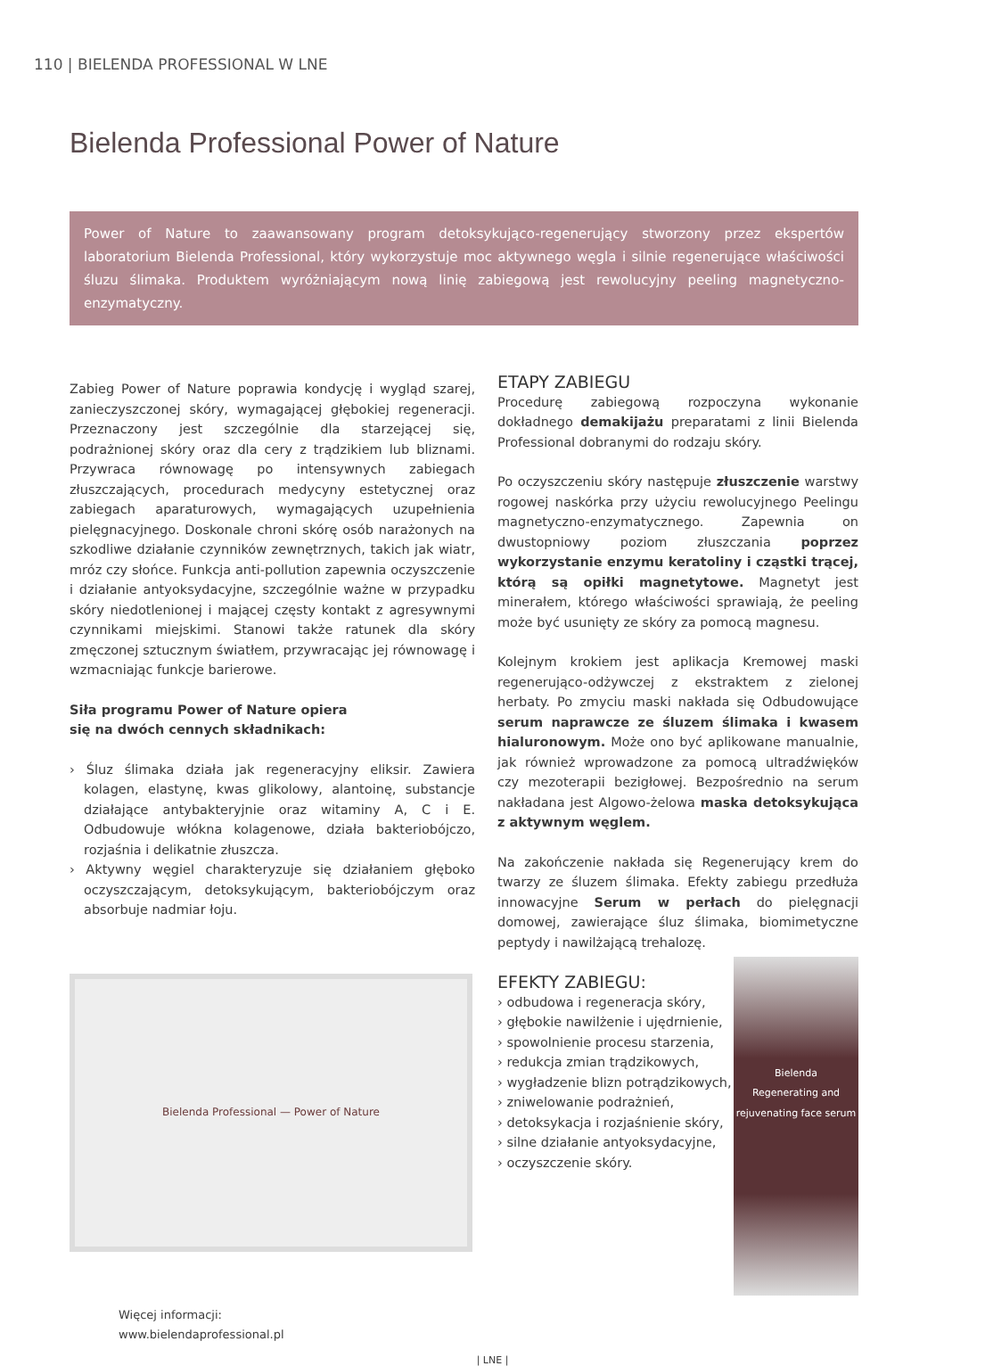110 | BIELENDA PROFESSIONAL W LNE
Bielenda Professional Power of Nature
Power of Nature to zaawansowany program detoksykująco-regenerujący stworzony przez ekspertów laboratorium Bielenda Professional, który wykorzystuje moc aktywnego węgla i silnie regenerujące właściwości śluzu ślimaka. Produktem wyróżniającym nową linię zabiegową jest rewolucyjny peeling magnetyczno-enzymatyczny.
Zabieg Power of Nature poprawia kondycję i wygląd szarej, zanieczyszczonej skóry, wymagającej głębokiej regeneracji. Przeznaczony jest szczególnie dla starzejącej się, podrażnionej skóry oraz dla cery z trądzikiem lub bliznami. Przywraca równowagę po intensywnych zabiegach złuszczających, procedurach medycyny estetycznej oraz zabiegach aparaturowych, wymagających uzupełnienia pielęgnacyjnego. Doskonale chroni skórę osób narażonych na szkodliwe działanie czynników zewnętrznych, takich jak wiatr, mróz czy słońce. Funkcja anti-pollution zapewnia oczyszczenie i działanie antyoksydacyjne, szczególnie ważne w przypadku skóry niedotlenionej i mającej częsty kontakt z agresywnymi czynnikami miejskimi. Stanowi także ratunek dla skóry zmęczonej sztucznym światłem, przywracając jej równowagę i wzmacniając funkcje barierowe.
Siła programu Power of Nature opiera
się na dwóch cennych składnikach:
› Śluz ślimaka działa jak regeneracyjny eliksir. Zawiera kolagen, elastynę, kwas glikolowy, alantoinę, substancje działające antybakteryjnie oraz witaminy A, C i E. Odbudowuje włókna kolagenowe, działa bakteriobójczo, rozjaśnia i delikatnie złuszcza.
› Aktywny węgiel charakteryzuje się działaniem głęboko oczyszczającym, detoksykującym, bakteriobójczym oraz absorbuje nadmiar łoju.
Bielenda Professional — Power of Nature
Więcej informacji:
www.bielendaprofessional.pl
ETAPY ZABIEGU
Procedurę zabiegową rozpoczyna wykonanie dokładnego demakijażu preparatami z linii Bielenda Professional dobranymi do rodzaju skóry.
Po oczyszczeniu skóry następuje złuszczenie warstwy rogowej naskórka przy użyciu rewolucyjnego Peelingu magnetyczno-enzymatycznego. Zapewnia on dwustopniowy poziom złuszczania poprzez wykorzystanie enzymu keratoliny i cząstki trącej, którą są opiłki magnetytowe. Magnetyt jest minerałem, którego właściwości sprawiają, że peeling może być usunięty ze skóry za pomocą magnesu.
Kolejnym krokiem jest aplikacja Kremowej maski regenerująco-odżywczej z ekstraktem z zielonej herbaty. Po zmyciu maski nakłada się Odbudowujące serum naprawcze ze śluzem ślimaka i kwasem hialuronowym. Może ono być aplikowane manualnie, jak również wprowadzone za pomocą ultradźwięków czy mezoterapii bezigłowej. Bezpośrednio na serum nakładana jest Algowo-żelowa maska detoksykująca z aktywnym węglem.
Na zakończenie nakłada się Regenerujący krem do twarzy ze śluzem ślimaka. Efekty zabiegu przedłuża innowacyjne Serum w perłach do pielęgnacji domowej, zawierające śluz ślimaka, biomimetyczne peptydy i nawilżającą trehalozę.
EFEKTY ZABIEGU:
Bielenda
Regenerating and rejuvenating face serum
› odbudowa i regeneracja skóry,
› głębokie nawilżenie i ujędrnienie,
› spowolnienie procesu starzenia,
› redukcja zmian trądzikowych,
› wygładzenie blizn potrądzikowych,
› zniwelowanie podrażnień,
› detoksykacja i rozjaśnienie skóry,
› silne działanie antyoksydacyjne,
› oczyszczenie skóry.
| LNE |